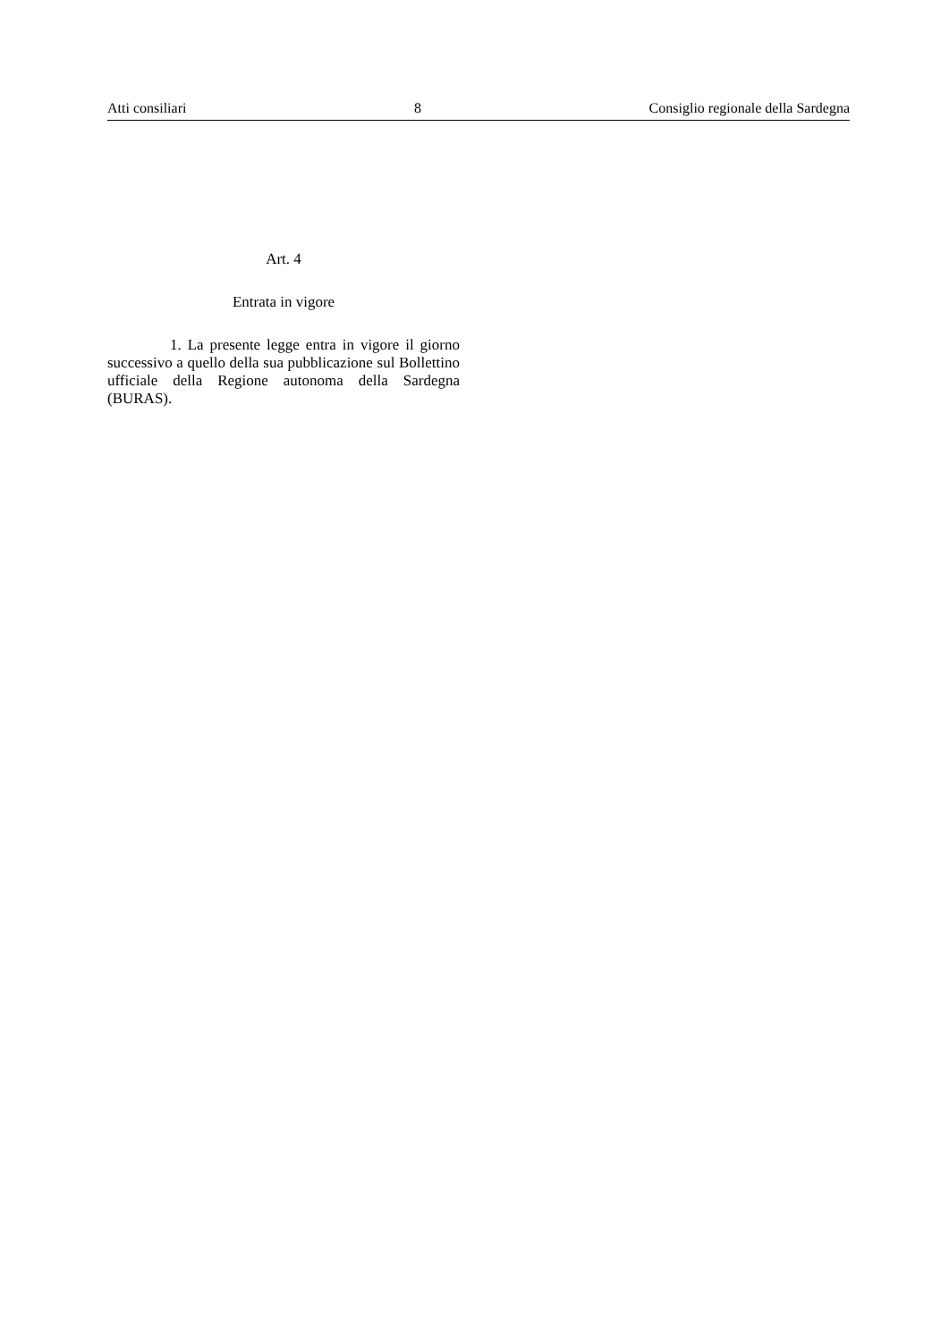Atti consiliari 8 Consiglio regionale della Sardegna
Art. 4
Entrata in vigore
1. La presente legge entra in vigore il giorno successivo a quello della sua pubblicazione sul Bollettino ufficiale della Regione autonoma della Sardegna (BURAS).